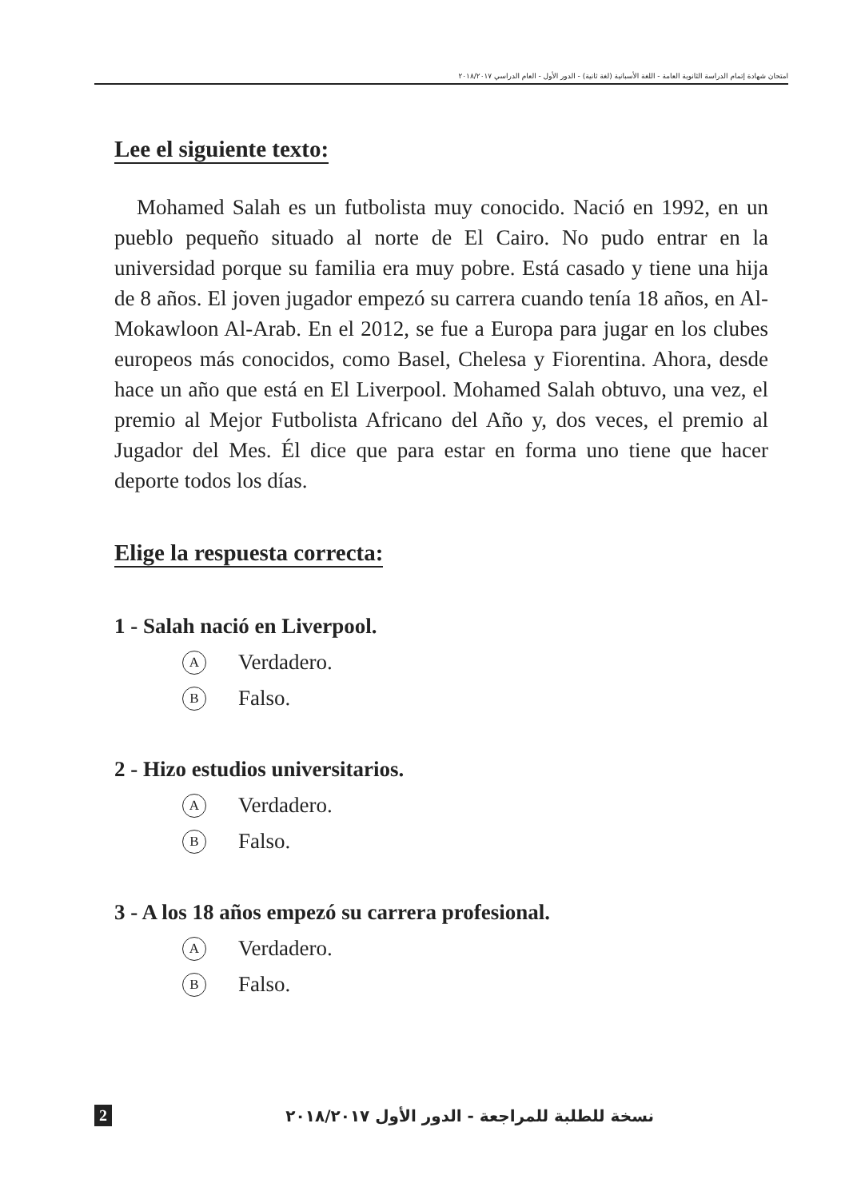امتحان شهادة إتمام الدراسة الثانوية العامة - اللغة الأسبانية (لغة ثانية) - الدور الأول - العام الدراسي ٢٠١٨/٢٠١٧
Lee el siguiente texto:
Mohamed Salah es un futbolista muy conocido. Nació en 1992, en un pueblo pequeño situado al norte de El Cairo. No pudo entrar en la universidad porque su familia era muy pobre. Está casado y tiene una hija de 8 años. El joven jugador empezó su carrera cuando tenía 18 años, en Al-Mokawloon Al-Arab. En el 2012, se fue a Europa para jugar en los clubes europeos más conocidos, como Basel, Chelesa y Fiorentina. Ahora, desde hace un año que está en El Liverpool. Mohamed Salah obtuvo, una vez, el premio al Mejor Futbolista Africano del Año y, dos veces, el premio al Jugador del Mes. Él dice que para estar en forma uno tiene que hacer deporte todos los días.
Elige la respuesta correcta:
1 - Salah nació en Liverpool.
A Verdadero.
B Falso.
2 - Hizo estudios universitarios.
A Verdadero.
B Falso.
3 - A los 18 años empezó su carrera profesional.
A Verdadero.
B Falso.
2 نسخة للطلبة للمراجعة - الدور الأول ٢٠١٨/٢٠١٧